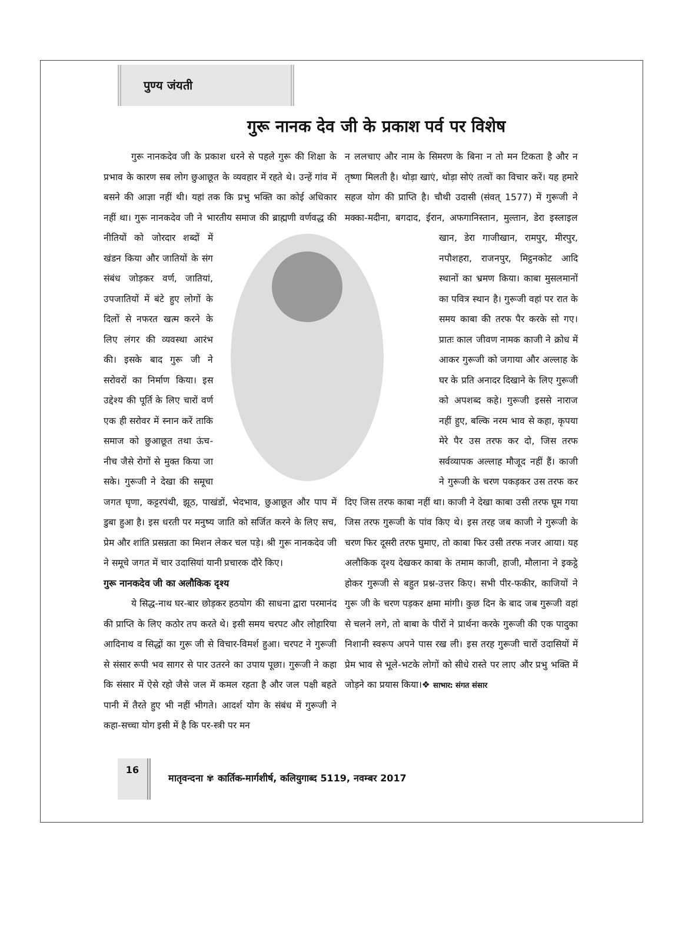पुण्य जंयती
गुरू नानक देव जी के प्रकाश पर्व पर विशेष
   गुरू नानकदेव जी के प्रकाश धरने से पहले गुरू की शिक्षा के प्रभाव के कारण सब लोग छुआछूत के व्यवहार में रहते थे। उन्हें गांव में बसने की आज्ञा नहीं थी। यहां तक कि प्रभु भक्ति का कोई अधिकार नहीं था। गुरू नानकदेव जी ने भारतीय समाज की ब्राह्मणी वर्णवद्ध की नीतियों को जोरदार शब्दों में खंडन किया और जातियों के संग संबंध जोड़कर वर्ण, जातियां, उपजातियों में बंटे हुए लोगों के दिलों से नफरत खत्म करने के लिए लंगर की व्यवस्था आरंभ की। इसके बाद गुरू जी ने सरोवरों का निर्माण किया। इस उद्देश्य की पूर्ति के लिए चारों वर्ण एक ही सरोवर में स्नान करें ताकि समाज को छुआछूत तथा ऊंच-नीच जैसे रोगों से मुक्त किया जा सके। गुरूजी ने देखा की समूचा जगत घृणा, कट्टरपंथी, झूठ, पाखंडों, भेदभाव, छुआछूत और पाप में डुबा हुआ है। इस धरती पर मनुष्य जाति को सर्जित करने के लिए सच, प्रेम और शांति प्रसन्नता का मिशन लेकर चल पड़े। श्री गुरू नानकदेव जी ने समूचे जगत में चार उदासियां यानी प्रचारक दौरे किए।
गुरू नानकदेव जी का अलौकिक दृश्य
   ये सिद्ध-नाथ घर-बार छोड़कर हठयोग की साधना द्वारा परमानंद की प्राप्ति के लिए कठोर तप करते थे। इसी समय चरपट और लोहारिया आदिनाथ व सिद्धों का गुरू जी से विचार-विमर्श हुआ। चरपट ने गुरूजी से संसार रूपी भव सागर से पार उतरने का उपाय पूछा। गुरूजी ने कहा कि संसार में ऐसे रहो जैसे जल में कमल रहता है और जल पक्षी बहते पानी में तैरते हुए भी नहीं भीगते। आदर्श योग के संबंध में गुरूजी ने कहा-सच्चा योग इसी में है कि पर-स्त्री पर मन
न ललचाए और नाम के सिमरण के बिना न तो मन टिकता है और न तृष्णा मिलती है। थोड़ा खाएं, थोड़ा सोएं तत्वों का विचार करें। यह हमारे सहज योग की प्राप्ति है। चौथी उदासी (संवत् 1577) में गुरूजी ने मक्का-मदीना, बगदाद, ईरान, अफगानिस्तान, मुल्तान, डेरा इस्लाइल खान, डेरा गाजीखान, रामपुर, मीरपुर, नपौशहरा, राजनपुर, मिट्ठनकोट आदि स्थानों का भ्रमण किया। काबा मुसलमानों का पवित्र स्थान है। गुरूजी वहां पर रात के समय काबा की तरफ पैर करके सो गए। प्रातः काल जीवण नामक काजी ने क्रोध में आकर गुरूजी को जगाया और अल्लाह के घर के प्रति अनादर दिखाने के लिए गुरूजी को अपशब्द कहे। गुरूजी इससे नाराज नहीं हुए, बल्कि नरम भाव से कहा, कृपया मेरे पैर उस तरफ कर दो, जिस तरफ सर्वव्यापक अल्लाह मौजूद नहीं हैं। काजी ने गुरूजी के चरण पकड़कर उस तरफ कर दिए जिस तरफ काबा नहीं था। काजी ने देखा काबा उसी तरफ घूम गया जिस तरफ गुरूजी के पांव किए थे। इस तरह जब काजी ने गुरूजी के चरण फिर दूसरी तरफ घुमाए, तो काबा फिर उसी तरफ नजर आया। यह अलौकिक दृश्य देखकर काबा के तमाम काजी, हाजी, मौलाना ने इकट्ठे होकर गुरूजी से बहुत प्रश्न-उत्तर किए। सभी पीर-फकीर, काजियों ने गुरू जी के चरण पड़कर क्षमा मांगी। कुछ दिन के बाद जब गुरूजी वहां से चलने लगे, तो बाबा के पीरों ने प्रार्थना करके गुरूजी की एक पादुका निशानी स्वरूप अपने पास रख ली। इस तरह गुरूजी चारों उदासियों में प्रेम भाव से भूले-भटके लोगों को सीधे रास्ते पर लाए और प्रभु भक्ति में जोड़ने का प्रयास किया।❖ साभार: संगत संसार
16
मातृवन्दना ✾ कार्तिक-मार्गशीर्ष, कलियुगाब्द 5119, नवम्बर 2017